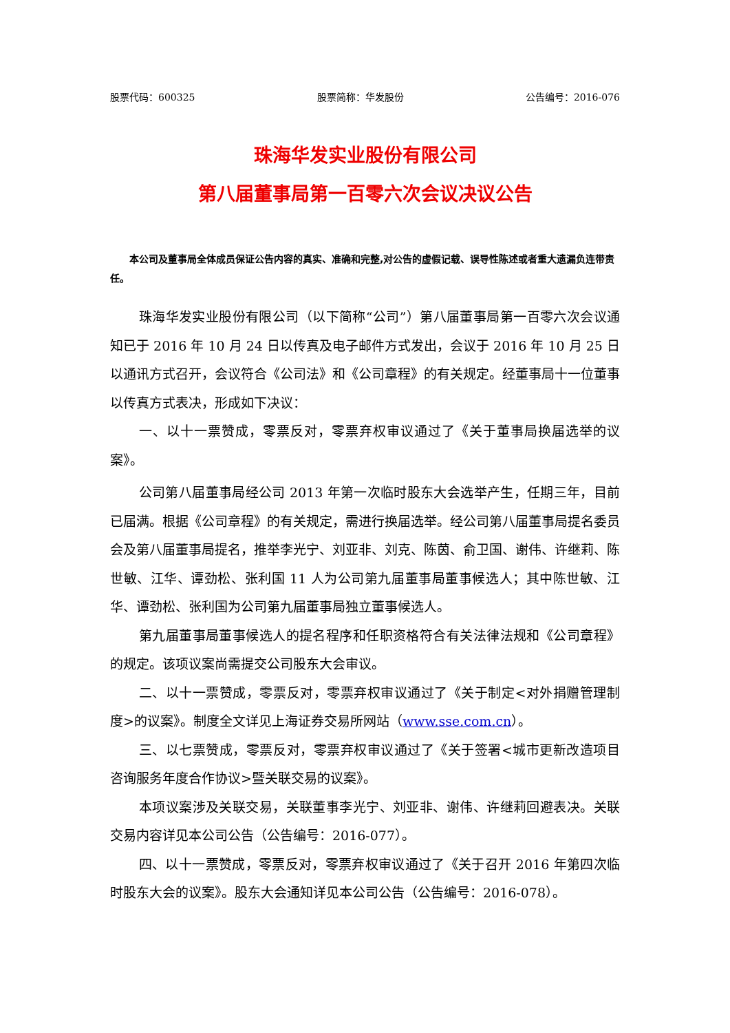股票代码：600325 股票简称：华发股份 公告编号：2016-076
珠海华发实业股份有限公司
第八届董事局第一百零六次会议决议公告
本公司及董事局全体成员保证公告内容的真实、准确和完整,对公告的虚假记载、误导性陈述或者重大遗漏负连带责任。
珠海华发实业股份有限公司（以下简称“公司”）第八届董事局第一百零六次会议通知已于 2016 年 10 月 24 日以传真及电子邮件方式发出，会议于 2016 年 10 月 25 日以通讯方式召开，会议符合《公司法》和《公司章程》的有关规定。经董事局十一位董事以传真方式表决，形成如下决议：
一、以十一票赞成，零票反对，零票弃权审议通过了《关于董事局换届选举的议案》。
公司第八届董事局经公司 2013 年第一次临时股东大会选举产生，任期三年，目前已届满。根据《公司章程》的有关规定，需进行换届选举。经公司第八届董事局提名委员会及第八届董事局提名，推举李光宁、刘亚非、刘克、陈茵、俞卫国、谢伟、许继莉、陈世敏、江华、谭劲松、张利国 11 人为公司第九届董事局董事候选人；其中陈世敏、江华、谭劲松、张利国为公司第九届董事局独立董事候选人。
第九届董事局董事候选人的提名程序和任职资格符合有关法律法规和《公司章程》的规定。该项议案尚需提交公司股东大会审议。
二、以十一票赞成，零票反对，零票弃权审议通过了《关于制定<对外捐赠管理制度>的议案》。制度全文详见上海证券交易所网站（www.sse.com.cn）。
三、以七票赞成，零票反对，零票弃权审议通过了《关于签署<城市更新改造项目咨询服务年度合作协议>暨关联交易的议案》。
本项议案涉及关联交易，关联董事李光宁、刘亚非、谢伟、许继莉回避表决。关联交易内容详见本公司公告（公告编号：2016-077）。
四、以十一票赞成，零票反对，零票弃权审议通过了《关于召开 2016 年第四次临时股东大会的议案》。股东大会通知详见本公司公告（公告编号：2016-078）。